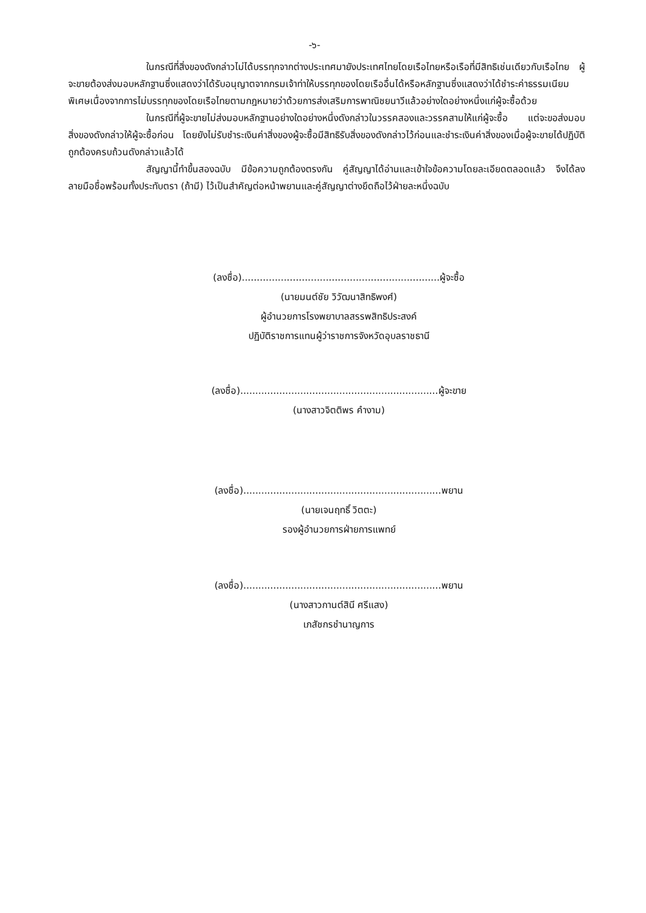-๖-
ในกรณีที่สิ่งของดังกล่าวไม่ได้บรรทุกจากต่างประเทศมายังประเทศไทยโดยเรือไทยหรือเรือที่มีสิทธิเช่นเดียวกับเรือไทย ผู้จะขายต้องส่งมอบหลักฐานซึ่งแสดงว่าได้รับอนุญาตจากกรมเจ้าท่าให้บรรทุกของโดยเรืออื่นได้หรือหลักฐานซึ่งแสดงว่าได้ชำระค่าธรรมเนียมพิเศษเนื่องจากการไม่บรรทุกของโดยเรือไทยตามกฎหมายว่าด้วยการส่งเสริมการพาณิชยนาวีแล้วอย่างใดอย่างหนึ่งแก่ผู้จะซื้อด้วย
ในกรณีที่ผู้จะขายไม่ส่งมอบหลักฐานอย่างใดอย่างหนึ่งดังกล่าวในวรรคสองและวรรคสามให้แก่ผู้จะซื้อ แต่จะขอส่งมอบสิ่งของดังกล่าวให้ผู้จะซื้อก่อน โดยยังไม่รับชำระเงินค่าสิ่งของผู้จะซื้อมีสิทธิรับสิ่งของดังกล่าวไว้ก่อนและชำระเงินค่าสิ่งของเมื่อผู้จะขายได้ปฏิบัติถูกต้องครบถ้วนดังกล่าวแล้วได้
สัญญานี้ทำขึ้นสองฉบับ มีข้อความถูกต้องตรงกัน คู่สัญญาได้อ่านและเข้าใจข้อความโดยละเอียดตลอดแล้ว จึงได้ลงลายมือชื่อพร้อมทั้งประทับตรา (ถ้ามี) ไว้เป็นสำคัญต่อหน้าพยานและคู่สัญญาต่างยึดถือไว้ฝ่ายละหนึ่งฉบับ
(ลงชื่อ)..................................................................ผู้จะซื้อ
(นายมนต์ชัย วิวัฒนาสิทธิพงศ์)
ผู้อำนวยการโรงพยาบาลสรรพสิทธิประสงค์
ปฏิบัติราชการแทนผู้ว่าราชการจังหวัดอุบลราชธานี
(ลงชื่อ)..................................................................ผู้จะขาย
(นางสาวจิตติพร คำงาม)
(ลงชื่อ)..................................................................พยาน
(นายเจนฤทธิ์ วิตตะ)
รองผู้อำนวยการฝ่ายการแพทย์
(ลงชื่อ)..................................................................พยาน
(นางสาวกานต์สินี ศรีแสง)
เภสัชกรชำนาญการ